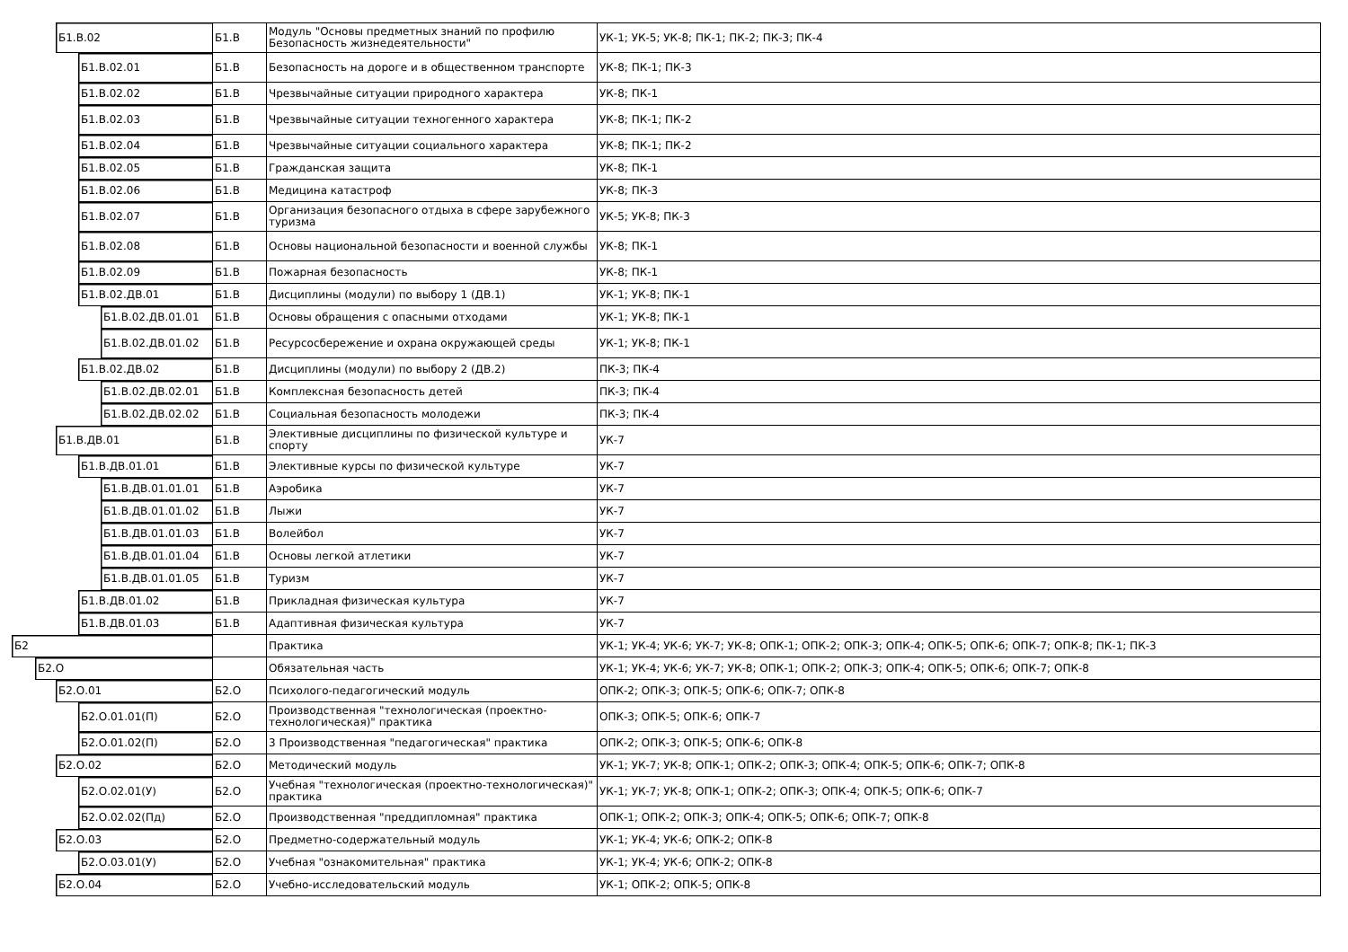| Б1.В.02 | Б1.В | Модуль "Основы предметных знаний по профилю Безопасность жизнедеятельности" | УК-1; УК-5; УК-8; ПК-1; ПК-2; ПК-3; ПК-4 |
| Б1.В.02.01 | Б1.В | Безопасность на дороге и в общественном транспорте | УК-8; ПК-1; ПК-3 |
| Б1.В.02.02 | Б1.В | Чрезвычайные ситуации природного характера | УК-8; ПК-1 |
| Б1.В.02.03 | Б1.В | Чрезвычайные ситуации техногенного характера | УК-8; ПК-1; ПК-2 |
| Б1.В.02.04 | Б1.В | Чрезвычайные ситуации социального характера | УК-8; ПК-1; ПК-2 |
| Б1.В.02.05 | Б1.В | Гражданская защита | УК-8; ПК-1 |
| Б1.В.02.06 | Б1.В | Медицина катастроф | УК-8; ПК-3 |
| Б1.В.02.07 | Б1.В | Организация безопасного отдыха в сфере зарубежного туризма | УК-5; УК-8; ПК-3 |
| Б1.В.02.08 | Б1.В | Основы национальной безопасности и военной службы | УК-8; ПК-1 |
| Б1.В.02.09 | Б1.В | Пожарная безопасность | УК-8; ПК-1 |
| Б1.В.02.ДВ.01 | Б1.В | Дисциплины (модули) по выбору 1 (ДВ.1) | УК-1; УК-8; ПК-1 |
| Б1.В.02.ДВ.01.01 | Б1.В | Основы обращения с опасными отходами | УК-1; УК-8; ПК-1 |
| Б1.В.02.ДВ.01.02 | Б1.В | Ресурсосбережение и охрана окружающей среды | УК-1; УК-8; ПК-1 |
| Б1.В.02.ДВ.02 | Б1.В | Дисциплины (модули) по выбору 2 (ДВ.2) | ПК-3; ПК-4 |
| Б1.В.02.ДВ.02.01 | Б1.В | Комплексная безопасность детей | ПК-3; ПК-4 |
| Б1.В.02.ДВ.02.02 | Б1.В | Социальная безопасность молодежи | ПК-3; ПК-4 |
| Б1.В.ДВ.01 | Б1.В | Элективные дисциплины по физической культуре и спорту | УК-7 |
| Б1.В.ДВ.01.01 | Б1.В | Элективные курсы по физической культуре | УК-7 |
| Б1.В.ДВ.01.01.01 | Б1.В | Аэробика | УК-7 |
| Б1.В.ДВ.01.01.02 | Б1.В | Лыжи | УК-7 |
| Б1.В.ДВ.01.01.03 | Б1.В | Волейбол | УК-7 |
| Б1.В.ДВ.01.01.04 | Б1.В | Основы легкой атлетики | УК-7 |
| Б1.В.ДВ.01.01.05 | Б1.В | Туризм | УК-7 |
| Б1.В.ДВ.01.02 | Б1.В | Прикладная физическая культура | УК-7 |
| Б1.В.ДВ.01.03 | Б1.В | Адаптивная физическая культура | УК-7 |
| Б2 | | Практика | УК-1; УК-4; УК-6; УК-7; УК-8; ОПК-1; ОПК-2; ОПК-3; ОПК-4; ОПК-5; ОПК-6; ОПК-7; ОПК-8; ПК-1; ПК-3 |
| Б2.О | | Обязательная часть | УК-1; УК-4; УК-6; УК-7; УК-8; ОПК-1; ОПК-2; ОПК-3; ОПК-4; ОПК-5; ОПК-6; ОПК-7; ОПК-8 |
| Б2.О.01 | Б2.О | Психолого-педагогический модуль | ОПК-2; ОПК-3; ОПК-5; ОПК-6; ОПК-7; ОПК-8 |
| Б2.О.01.01(П) | Б2.О | Производственная "технологическая (проектно-технологическая)" практика | ОПК-3; ОПК-5; ОПК-6; ОПК-7 |
| Б2.О.01.02(П) | Б2.О | 3 Производственная "педагогическая" практика | ОПК-2; ОПК-3; ОПК-5; ОПК-6; ОПК-8 |
| Б2.О.02 | Б2.О | Методический модуль | УК-1; УК-7; УК-8; ОПК-1; ОПК-2; ОПК-3; ОПК-4; ОПК-5; ОПК-6; ОПК-7; ОПК-8 |
| Б2.О.02.01(У) | Б2.О | Учебная "технологическая (проектно-технологическая)" практика | УК-1; УК-7; УК-8; ОПК-1; ОПК-2; ОПК-3; ОПК-4; ОПК-5; ОПК-6; ОПК-7 |
| Б2.О.02.02(Пд) | Б2.О | Производственная "преддипломная" практика | ОПК-1; ОПК-2; ОПК-3; ОПК-4; ОПК-5; ОПК-6; ОПК-7; ОПК-8 |
| Б2.О.03 | Б2.О | Предметно-содержательный модуль | УК-1; УК-4; УК-6; ОПК-2; ОПК-8 |
| Б2.О.03.01(У) | Б2.О | Учебная "ознакомительная" практика | УК-1; УК-4; УК-6; ОПК-2; ОПК-8 |
| Б2.О.04 | Б2.О | Учебно-исследовательский модуль | УК-1; ОПК-2; ОПК-5; ОПК-8 |